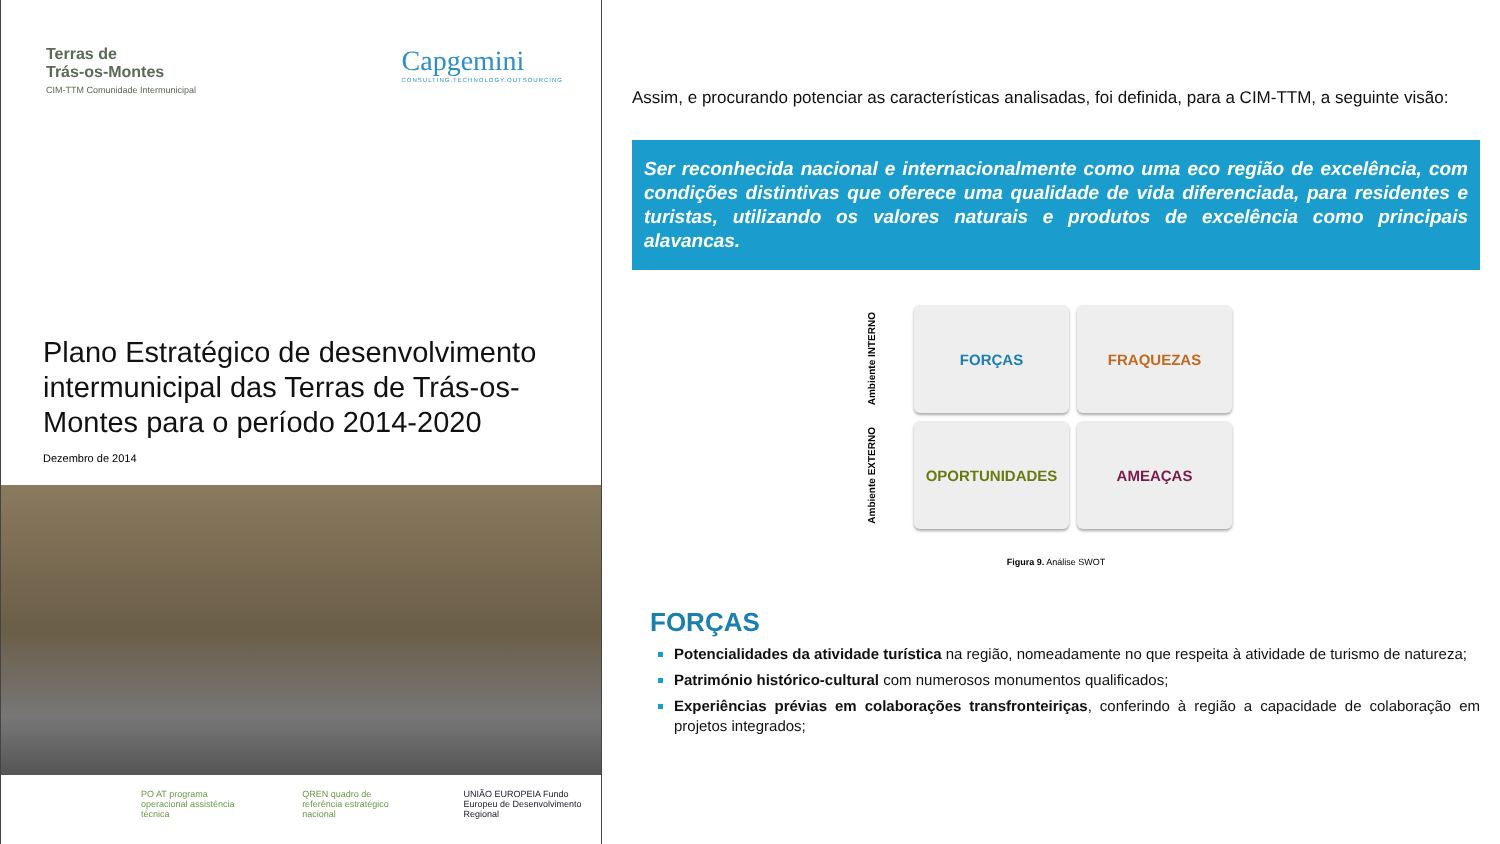Terras de
Trás-os-Montes
CIM-TTM Comunidade Intermunicipal
Capgemini
CONSULTING.TECHNOLOGY.OUTSOURCING
Plano Estratégico de desenvolvimento intermunicipal das Terras de Trás-os-Montes para o período 2014-2020
Dezembro de 2014
PO AT programa operacional assistência técnica QREN quadro de referência estratégico nacional UNIÃO EUROPEIA Fundo Europeu de Desenvolvimento Regional
Assim, e procurando potenciar as características analisadas, foi definida, para a CIM-TTM, a seguinte visão:
Ser reconhecida nacional e internacionalmente como uma eco região de excelência, com condições distintivas que oferece uma qualidade de vida diferenciada, para residentes e turistas, utilizando os valores naturais e produtos de excelência como principais alavancas.
Ambiente INTERNO
FORÇAS
FRAQUEZAS
Ambiente EXTERNO
OPORTUNIDADES
AMEAÇAS
Figura 9. Análise SWOT
FORÇAS
Potencialidades da atividade turística na região, nomeadamente no que respeita à atividade de turismo de natureza;
Património histórico-cultural com numerosos monumentos qualificados;
Experiências prévias em colaborações transfronteiriças, conferindo à região a capacidade de colaboração em projetos integrados;